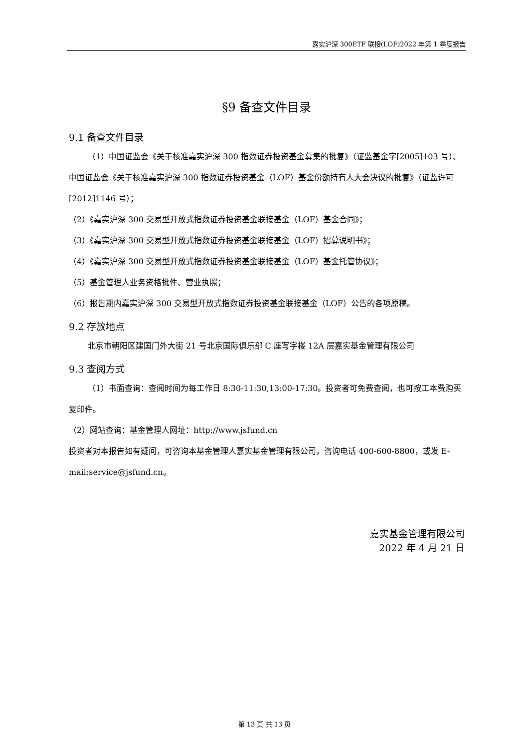嘉实沪深 300ETF 联接(LOF)2022 年第 1 季度报告
§9 备查文件目录
9.1 备查文件目录
（1）中国证监会《关于核准嘉实沪深 300 指数证券投资基金募集的批复》（证监基金字[2005]103 号）、中国证监会《关于核准嘉实沪深 300 指数证券投资基金（LOF）基金份额持有人大会决议的批复》（证监许可[2012]1146 号）；
（2）《嘉实沪深 300 交易型开放式指数证券投资基金联接基金（LOF）基金合同》；
（3）《嘉实沪深 300 交易型开放式指数证券投资基金联接基金（LOF）招募说明书》；
（4）《嘉实沪深 300 交易型开放式指数证券投资基金联接基金（LOF）基金托管协议》；
（5）基金管理人业务资格批件、营业执照；
（6）报告期内嘉实沪深 300 交易型开放式指数证券投资基金联接基金（LOF）公告的各项原稿。
9.2 存放地点
北京市朝阳区建国门外大街 21 号北京国际俱乐部 C 座写字楼 12A 层嘉实基金管理有限公司
9.3 查阅方式
（1）书面查询：查阅时间为每工作日 8:30-11:30,13:00-17:30。投资者可免费查阅，也可按工本费购买复印件。
（2）网站查询：基金管理人网址：http://www.jsfund.cn
投资者对本报告如有疑问，可咨询本基金管理人嘉实基金管理有限公司，咨询电话 400-600-8800，或发 E-mail:service@jsfund.cn。
嘉实基金管理有限公司
2022 年 4 月 21 日
第 13 页 共 13 页